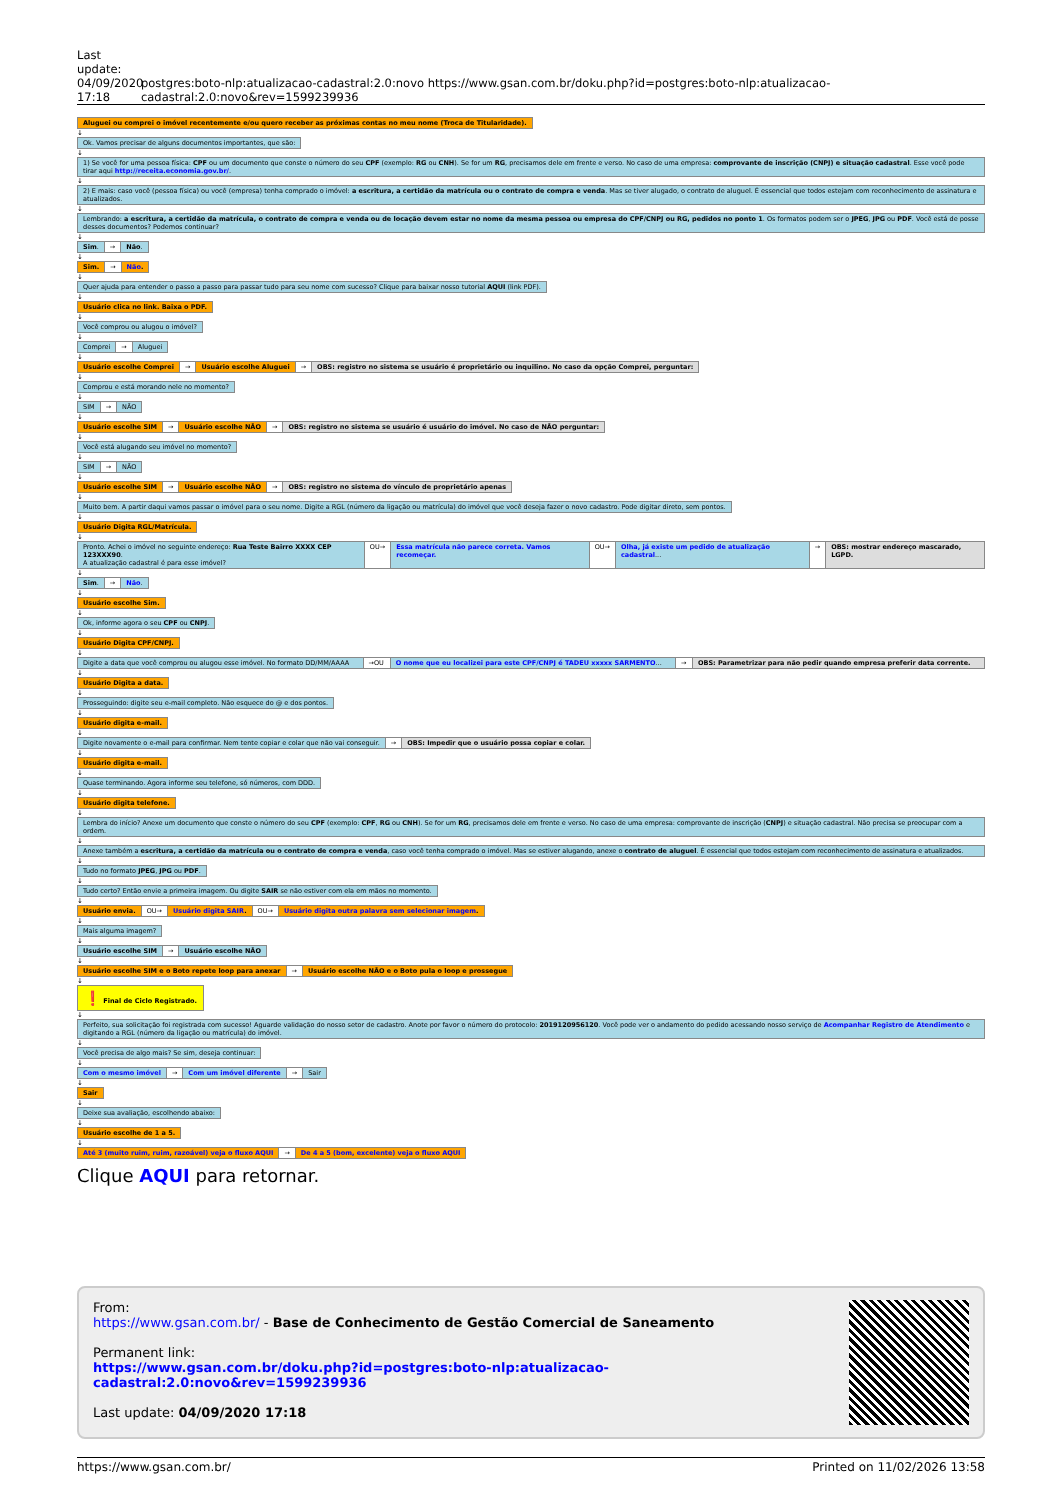Last update: 04/09/2020 17:18
postgres:boto-nlp:atualizacao-cadastral:2.0:novo https://www.gsan.com.br/doku.php?id=postgres:boto-nlp:atualizacao-cadastral:2.0:novo&rev=1599239936
| Aluguei ou comprei o imóvel recentemente e/ou quero receber as próximas contas no meu nome (Troca de Titularidade). |
↓
| Ok. Vamos precisar de alguns documentos importantes, que são: |
↓
| 1) Se você for uma pessoa física: CPF ou um documento que conste o número do seu CPF (exemplo: RG ou CNH ). Se for um RG , precisamos dele em frente e verso. No caso de uma empresa: comprovante de inscrição (CNPJ) e situação cadastral . Esse você pode tirar aqui http://receita.economia.gov.br/ . |
↓
| 2) E mais: caso você (pessoa física) ou você (empresa) tenha comprado o imóvel: a escritura, a certidão da matrícula ou o contrato de compra e venda . Mas se tiver alugado, o contrato de aluguel. É essencial que todos estejam com reconhecimento de assinatura e atualizados. |
↓
| Lembrando: a escritura, a certidão da matrícula, o contrato de compra e venda ou de locação devem estar no nome da mesma pessoa ou empresa do CPF/CNPJ ou RG, pedidos no ponto 1 . Os formatos podem ser o JPEG , JPG ou PDF . Você está de posse desses documentos? Podemos continuar? |
↓
| Sim . | → | Não . |
↓
| Sim. | → | Não . |
↓
| Quer ajuda para entender o passo a passo para passar tudo para seu nome com sucesso? Clique para baixar nosso tutorial AQUI (link PDF). |
↓
| Usuário clica no link. Baixa o PDF. |
↓
| Você comprou ou alugou o imóvel? |
↓
| Comprei | → | Aluguei |
↓
| Usuário escolhe Comprei | → | Usuário escolhe Aluguei | → | OBS: registro no sistema se usuário é proprietário ou inquilino. No caso da opção Comprei, perguntar: |
↓
| Comprou e está morando nele no momento? |
↓
| SIM | → | NÃO |
↓
| Usuário escolhe SIM | → | Usuário escolhe NÃO | → | OBS: registro no sistema se usuário é usuário do imóvel. No caso de NÃO perguntar: |
↓
| Você está alugando seu imóvel no momento? |
↓
| SIM | → | NÃO |
↓
| Usuário escolhe SIM | → | Usuário escolhe NÃO | → | OBS: registro no sistema do vínculo de proprietário apenas |
↓
| Muito bem. A partir daqui vamos passar o imóvel para o seu nome. Digite a RGL (número da ligação ou matrícula) do imóvel que você deseja fazer o novo cadastro. Pode digitar direto, sem pontos. |
↓
| Usuário Digita RGL/Matrícula. |
↓
| Pronto. Achei o imóvel no seguinte endereço: Rua Teste Bairro XXXX CEP 123XXX90 . A atualização cadastral é para esse imóvel? | OU→ | Essa matrícula não parece correta. Vamos recomeçar. | OU→ | Olha, já existe um pedido de atualização cadastral ... | → | OBS: mostrar endereço mascarado, LGPD. |
↓
| Sim . | → | Não . |
↓
| Usuário escolhe Sim. |
↓
| Ok, informe agora o seu CPF ou CNPJ . |
↓
| Usuário Digita CPF/CNPJ. |
↓
| Digite a data que você comprou ou alugou esse imóvel. No formato DD/MM/AAAA | →OU | O nome que eu localizei para este CPF/CNPJ é TADEU xxxxx SARMENTO ... | → | OBS: Parametrizar para não pedir quando empresa preferir data corrente. |
↓
| Usuário Digita a data. |
↓
| Prosseguindo: digite seu e-mail completo. Não esquece do @ e dos pontos. |
↓
| Usuário digita e-mail. |
↓
| Digite novamente o e-mail para confirmar. Nem tente copiar e colar que não vai conseguir. | → | OBS: Impedir que o usuário possa copiar e colar. |
↓
| Usuário digita e-mail. |
↓
| Quase terminando. Agora informe seu telefone, só números, com DDD. |
↓
| Usuário digita telefone. |
↓
| Lembra do início? Anexe um documento que conste o número do seu CPF (exemplo: CPF , RG ou CNH ). Se for um RG , precisamos dele em frente e verso. No caso de uma empresa: comprovante de inscrição ( CNPJ ) e situação cadastral. Não precisa se preocupar com a ordem. |
↓
| Anexe também a escritura, a certidão da matrícula ou o contrato de compra e venda , caso você tenha comprado o imóvel. Mas se estiver alugando, anexe o contrato de aluguel . É essencial que todos estejam com reconhecimento de assinatura e atualizados. |
↓
| Tudo no formato JPEG , JPG ou PDF . |
↓
| Tudo certo? Então envie a primeira imagem. Ou digite SAIR se não estiver com ela em mãos no momento. |
↓
| Usuário envia. | OU→ | Usuário digita SAIR . | OU→ | Usuário digita outra palavra sem selecionar imagem . |
↓
| Mais alguma imagem? |
↓
| Usuário escolhe SIM | → | Usuário escolhe NÃO |
↓
| Usuário escolhe SIM e o Boto repete loop para anexar | → | Usuário escolhe NÃO e o Boto pula o loop e prossegue |
↓
| ❗ Final de Ciclo Registrado. |
↓
| Perfeito, sua solicitação foi registrada com sucesso! Aguarde validação do nosso setor de cadastro. Anote por favor o número do protocolo: 2019120956120 . Você pode ver o andamento do pedido acessando nosso serviço de Acompanhar Registro de Atendimento e digitando a RGL (número da ligação ou matrícula) do imóvel. |
↓
| Você precisa de algo mais? Se sim, deseja continuar: |
↓
| Com o mesmo imóvel | → | Com um imóvel diferente | → | Sair |
↓
| Sair |
↓
| Deixe sua avaliação, escolhendo abaixo: |
↓
| Usuário escolhe de 1 a 5. |
↓
| Até 3 (muito ruim, ruim, razoável) veja o fluxo AQUI | → | De 4 a 5 (bom, excelente) veja o fluxo AQUI |
Clique AQUI para retornar.
From:
https://www.gsan.com.br/ - Base de Conhecimento de Gestão Comercial de Saneamento
Permanent link:
https://www.gsan.com.br/doku.php?id=postgres:boto-nlp:atualizacao-cadastral:2.0:novo&rev=1599239936
Last update: 04/09/2020 17:18
https://www.gsan.com.br/ Printed on 11/02/2026 13:58